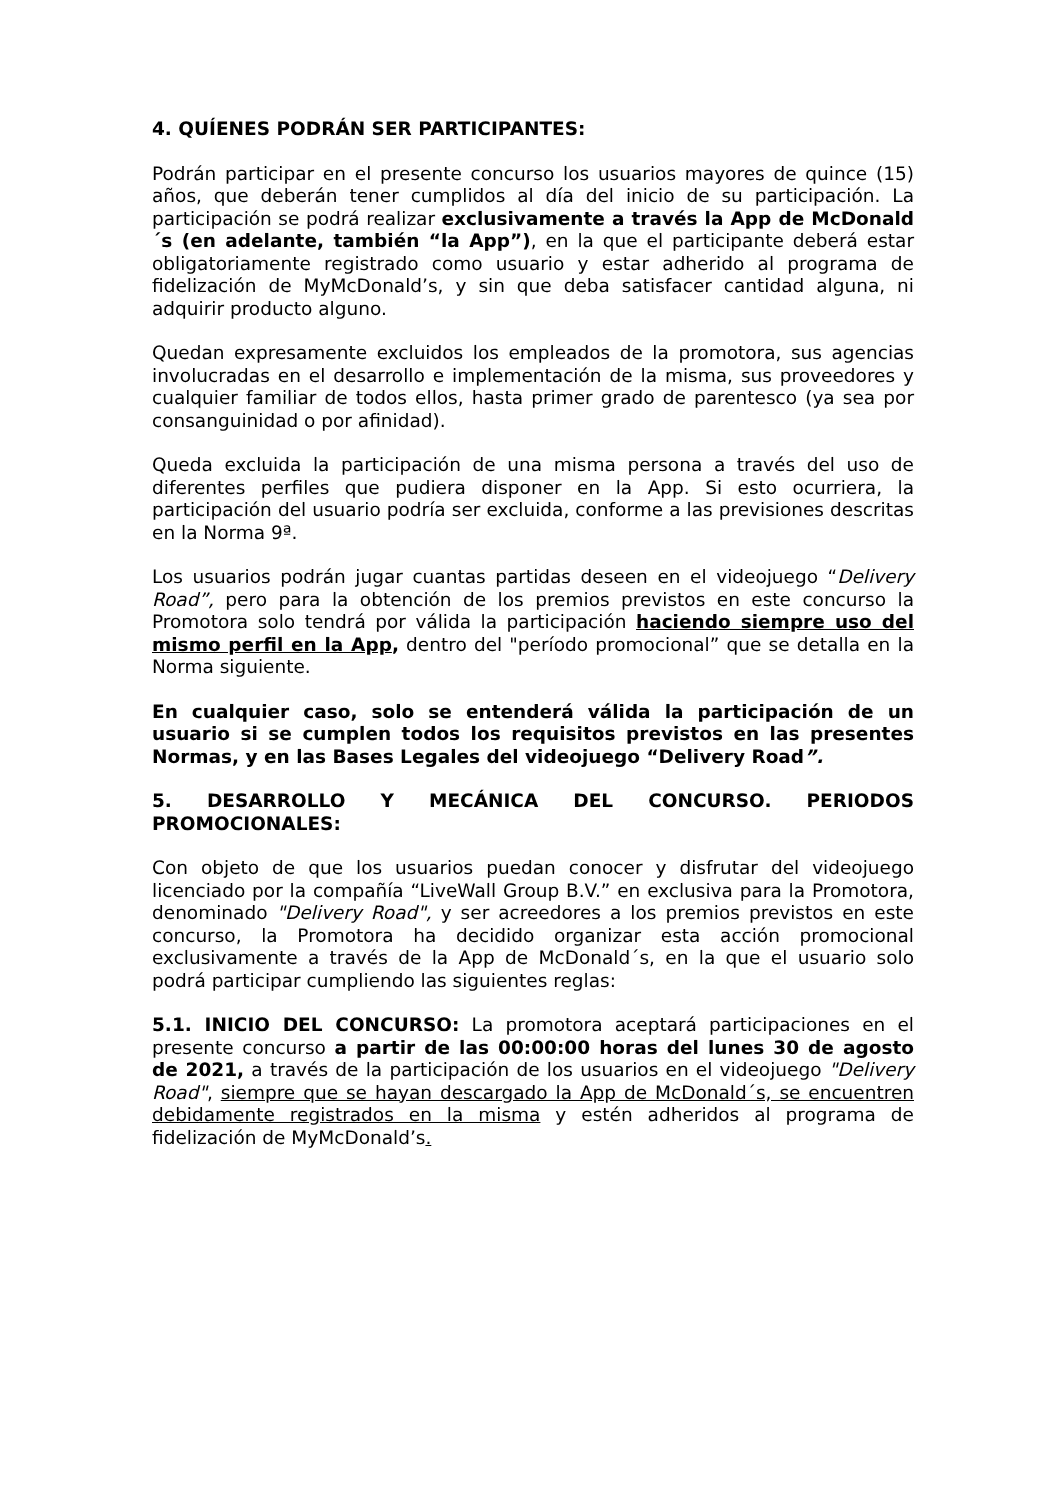4. QUÍENES PODRÁN SER PARTICIPANTES:
Podrán participar en el presente concurso los usuarios mayores de quince (15) años, que deberán tener cumplidos al día del inicio de su participación. La participación se podrá realizar exclusivamente a través la App de McDonald´s (en adelante, también “la App”), en la que el participante deberá estar obligatoriamente registrado como usuario y estar adherido al programa de fidelización de MyMcDonald’s, y sin que deba satisfacer cantidad alguna, ni adquirir producto alguno.
Quedan expresamente excluidos los empleados de la promotora, sus agencias involucradas en el desarrollo e implementación de la misma, sus proveedores y cualquier familiar de todos ellos, hasta primer grado de parentesco (ya sea por consanguinidad o por afinidad).
Queda excluida la participación de una misma persona a través del uso de diferentes perfiles que pudiera disponer en la App. Si esto ocurriera, la participación del usuario podría ser excluida, conforme a las previsiones descritas en la Norma 9ª.
Los usuarios podrán jugar cuantas partidas deseen en el videojuego “Delivery Road”, pero para la obtención de los premios previstos en este concurso la Promotora solo tendrá por válida la participación haciendo siempre uso del mismo perfil en la App, dentro del "período promocional” que se detalla en la Norma siguiente.
En cualquier caso, solo se entenderá válida la participación de un usuario si se cumplen todos los requisitos previstos en las presentes Normas, y en las Bases Legales del videojuego “Delivery Road”.
5. DESARROLLO Y MECÁNICA DEL CONCURSO. PERIODOS PROMOCIONALES:
Con objeto de que los usuarios puedan conocer y disfrutar del videojuego licenciado por la compañía “LiveWall Group B.V.” en exclusiva para la Promotora, denominado "Delivery Road", y ser acreedores a los premios previstos en este concurso, la Promotora ha decidido organizar esta acción promocional exclusivamente a través de la App de McDonald´s, en la que el usuario solo podrá participar cumpliendo las siguientes reglas:
5.1. INICIO DEL CONCURSO: La promotora aceptará participaciones en el presente concurso a partir de las 00:00:00 horas del lunes 30 de agosto de 2021, a través de la participación de los usuarios en el videojuego "Delivery Road", siempre que se hayan descargado la App de McDonald´s, se encuentren debidamente registrados en la misma y estén adheridos al programa de fidelización de MyMcDonald’s.